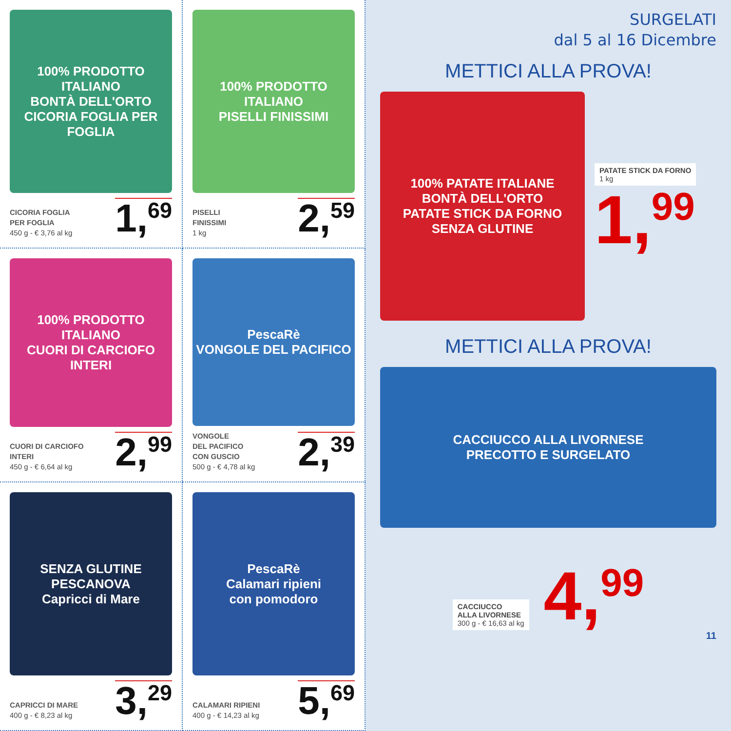100% PRODOTTO ITALIANO
BONTÀ DELL'ORTO
CICORIA FOGLIA PER FOGLIA
CICORIA FOGLIA
PER FOGLIA
450 g - € 3,76 al kg
1,<sup>69</sup>
100% PRODOTTO ITALIANO
PISELLI FINISSIMI
PISELLI
FINISSIMI
1 kg
2,<sup>59</sup>
100% PRODOTTO ITALIANO
CUORI DI CARCIOFO INTERI
CUORI DI CARCIOFO
INTERI
450 g - € 6,64 al kg
2,<sup>99</sup>
PescaRè
VONGOLE DEL PACIFICO
VONGOLE
DEL PACIFICO
CON GUSCIO
500 g - € 4,78 al kg
2,<sup>39</sup>
SENZA GLUTINE
PESCANOVA
Capricci di Mare
CAPRICCI DI MARE
400 g - € 8,23 al kg
3,<sup>29</sup>
PescaRè
Calamari ripieni
con pomodoro
CALAMARI RIPIENI
400 g - € 14,23 al kg
5,<sup>69</sup>
SURGELATI
dal 5 al 16 Dicembre
METTICI ALLA PROVA!
100% PATATE ITALIANE
BONTÀ DELL'ORTO
PATATE STICK DA FORNO
SENZA GLUTINE
PATATE STICK DA FORNO
1 kg
1,<sup>99</sup>
METTICI ALLA PROVA!
CACCIUCCO ALLA LIVORNESE
PRECOTTO E SURGELATO
CACCIUCCO
ALLA LIVORNESE
300 g - € 16,63 al kg
4,<sup>99</sup>
11